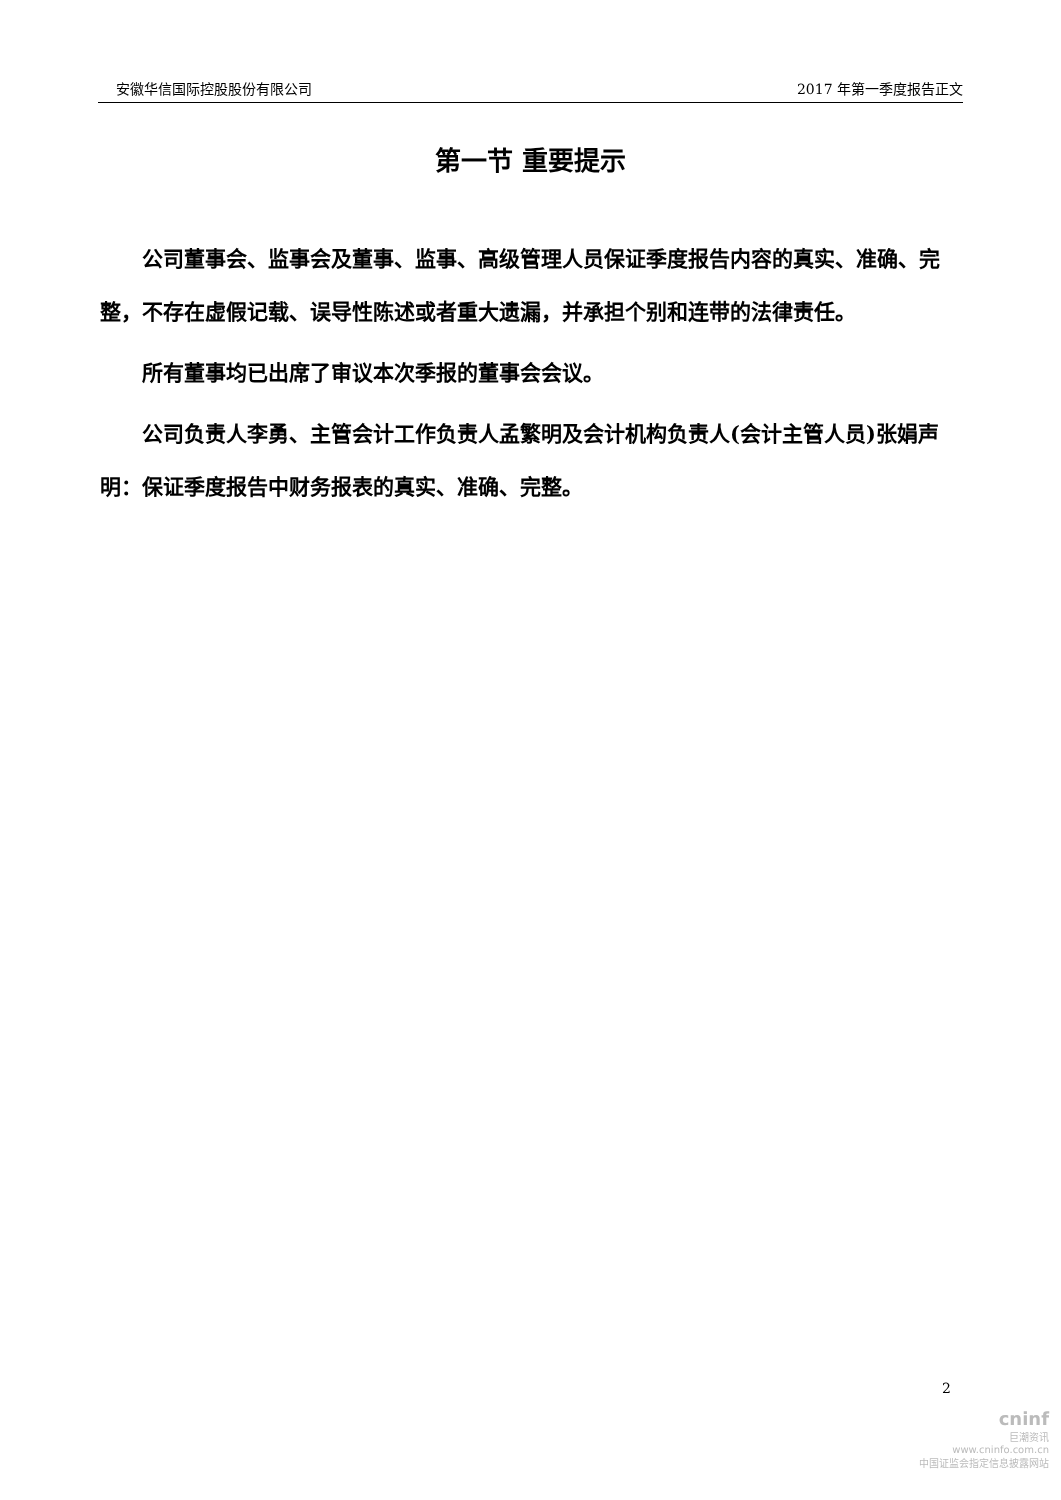安徽华信国际控股股份有限公司 2017 年第一季度报告正文
第一节 重要提示
公司董事会、监事会及董事、监事、高级管理人员保证季度报告内容的真实、准确、完整，不存在虚假记载、误导性陈述或者重大遗漏，并承担个别和连带的法律责任。
所有董事均已出席了审议本次季报的董事会会议。
公司负责人李勇、主管会计工作负责人孟繁明及会计机构负责人(会计主管人员)张娟声明：保证季度报告中财务报表的真实、准确、完整。
2
cninf
巨潮资讯
www.cninfo.com.cn
中国证监会指定信息披露网站